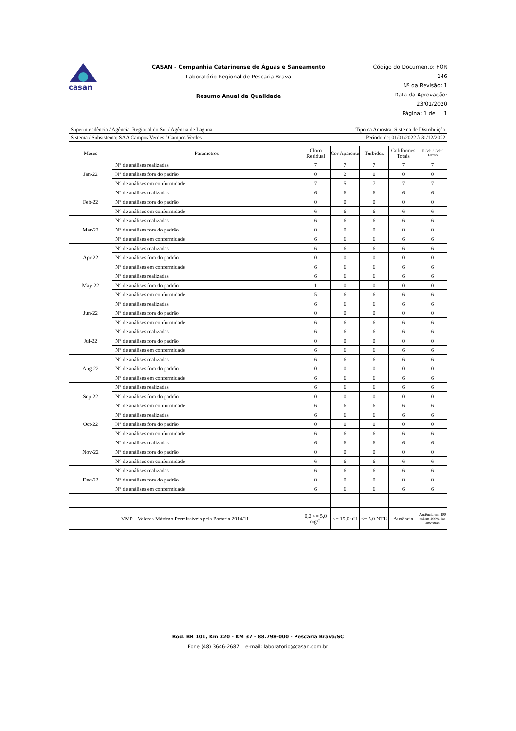casan
CASAN - Companhia Catarinense de Águas e Saneamento
Laboratório Regional de Pescaria Brava
Resumo Anual da Qualidade
Código do Documento: FOR 146
Nº da Revisão: 1
Data da Aprovação: 23/01/2020
Página: 1 de 1
| Superintendência / Agência: Regional do Sul / Agência de Laguna | Tipo da Amostra: Sistema de Distribuição |
| Sistema / Subsistema: SAA Campos Verdes / Campos Verdes | Período de: 01/01/2022 à 31/12/2022 |
| Meses | Parâmetros | Cloro Residual | Cor Aparente | Turbidez | Coliformes Totais | E.Coli / Colif. Termo |
| --- | --- | --- | --- | --- | --- | --- |
| Jan-22 | N° de análises realizadas | 7 | 7 | 7 | 7 | 7 |
| | N° de análises fora do padrão | 0 | 2 | 0 | 0 | 0 |
| | N° de análises em conformidade | 7 | 5 | 7 | 7 | 7 |
| Feb-22 | N° de análises realizadas | 6 | 6 | 6 | 6 | 6 |
| | N° de análises fora do padrão | 0 | 0 | 0 | 0 | 0 |
| | N° de análises em conformidade | 6 | 6 | 6 | 6 | 6 |
| Mar-22 | N° de análises realizadas | 6 | 6 | 6 | 6 | 6 |
| | N° de análises fora do padrão | 0 | 0 | 0 | 0 | 0 |
| | N° de análises em conformidade | 6 | 6 | 6 | 6 | 6 |
| Apr-22 | N° de análises realizadas | 6 | 6 | 6 | 6 | 6 |
| | N° de análises fora do padrão | 0 | 0 | 0 | 0 | 0 |
| | N° de análises em conformidade | 6 | 6 | 6 | 6 | 6 |
| May-22 | N° de análises realizadas | 6 | 6 | 6 | 6 | 6 |
| | N° de análises fora do padrão | 1 | 0 | 0 | 0 | 0 |
| | N° de análises em conformidade | 5 | 6 | 6 | 6 | 6 |
| Jun-22 | N° de análises realizadas | 6 | 6 | 6 | 6 | 6 |
| | N° de análises fora do padrão | 0 | 0 | 0 | 0 | 0 |
| | N° de análises em conformidade | 6 | 6 | 6 | 6 | 6 |
| Jul-22 | N° de análises realizadas | 6 | 6 | 6 | 6 | 6 |
| | N° de análises fora do padrão | 0 | 0 | 0 | 0 | 0 |
| | N° de análises em conformidade | 6 | 6 | 6 | 6 | 6 |
| Aug-22 | N° de análises realizadas | 6 | 6 | 6 | 6 | 6 |
| | N° de análises fora do padrão | 0 | 0 | 0 | 0 | 0 |
| | N° de análises em conformidade | 6 | 6 | 6 | 6 | 6 |
| Sep-22 | N° de análises realizadas | 6 | 6 | 6 | 6 | 6 |
| | N° de análises fora do padrão | 0 | 0 | 0 | 0 | 0 |
| | N° de análises em conformidade | 6 | 6 | 6 | 6 | 6 |
| Oct-22 | N° de análises realizadas | 6 | 6 | 6 | 6 | 6 |
| | N° de análises fora do padrão | 0 | 0 | 0 | 0 | 0 |
| | N° de análises em conformidade | 6 | 6 | 6 | 6 | 6 |
| Nov-22 | N° de análises realizadas | 6 | 6 | 6 | 6 | 6 |
| | N° de análises fora do padrão | 0 | 0 | 0 | 0 | 0 |
| | N° de análises em conformidade | 6 | 6 | 6 | 6 | 6 |
| Dec-22 | N° de análises realizadas | 6 | 6 | 6 | 6 | 6 |
| | N° de análises fora do padrão | 0 | 0 | 0 | 0 | 0 |
| | N° de análises em conformidade | 6 | 6 | 6 | 6 | 6 |
| VMP – Valores Máximo Permissíveis pela Portaria 2914/11 | | 0,2 <= 5,0 mg/L | <= 15,0 uH | <= 5.0 NTU | Ausência | Ausência em 100 ml em 100% das amostras |
Rod. BR 101, Km 320 - KM 37 - 88.798-000 - Pescaria Brava/SC
Fone (48) 3646-2687 e-mail: laboratorio@casan.com.br